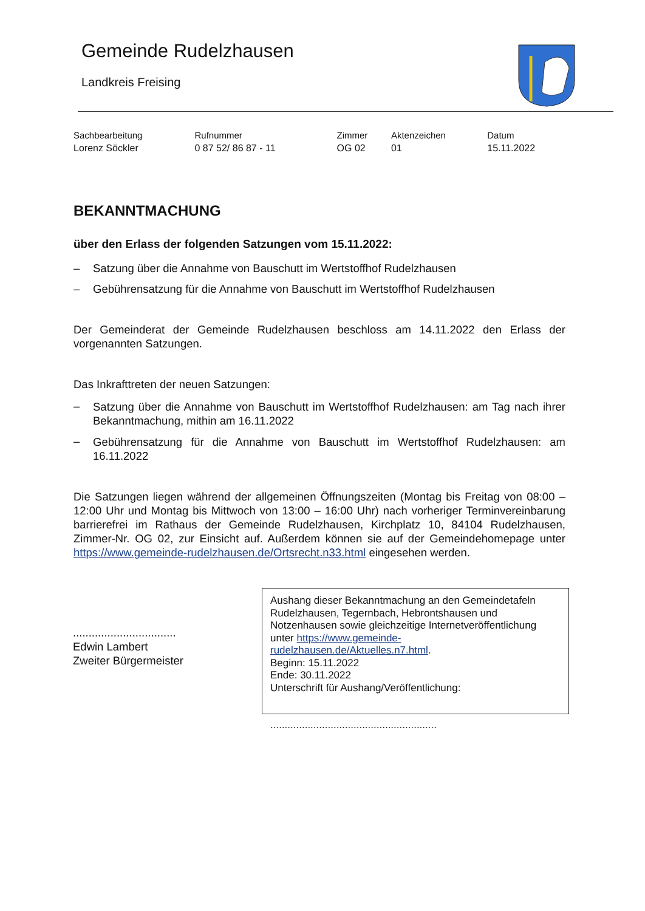Gemeinde Rudelzhausen
Landkreis Freising
| Sachbearbeitung | Rufnummer | Zimmer | Aktenzeichen | Datum |
| --- | --- | --- | --- | --- |
| Lorenz Söckler | 0 87 52/ 86 87 - 11 | OG 02 | 01 | 15.11.2022 |
BEKANNTMACHUNG
über den Erlass der folgenden Satzungen vom 15.11.2022:
– Satzung über die Annahme von Bauschutt im Wertstoffhof Rudelzhausen
– Gebührensatzung für die Annahme von Bauschutt im Wertstoffhof Rudelzhausen
Der Gemeinderat der Gemeinde Rudelzhausen beschloss am 14.11.2022 den Erlass der vorgenannten Satzungen.
Das Inkrafttreten der neuen Satzungen:
–
Satzung über die Annahme von Bauschutt im Wertstoffhof Rudelzhausen: am Tag nach ihrer Bekanntmachung, mithin am 16.11.2022
–
Gebührensatzung für die Annahme von Bauschutt im Wertstoffhof Rudelzhausen: am 16.11.2022
Die Satzungen liegen während der allgemeinen Öffnungszeiten (Montag bis Freitag von 08:00 – 12:00 Uhr und Montag bis Mittwoch von 13:00 – 16:00 Uhr) nach vorheriger Terminvereinbarung barrierefrei im Rathaus der Gemeinde Rudelzhausen, Kirchplatz 10, 84104 Rudelzhausen, Zimmer-Nr. OG 02, zur Einsicht auf. Außerdem können sie auf der Gemeindehomepage unter https://www.gemeinde-rudelzhausen.de/Ortsrecht.n33.html eingesehen werden.
.................................
Edwin Lambert
Zweiter Bürgermeister
Aushang dieser Bekanntmachung an den Gemeindetafeln Rudelzhausen, Tegernbach, Hebrontshausen und Notzenhausen sowie gleichzeitige Internetveröffentlichung unter https://www.gemeinde-rudelzhausen.de/Aktuelles.n7.html.
Beginn: 15.11.2022
Ende: 30.11.2022
Unterschrift für Aushang/Veröffentlichung:
..........................................................